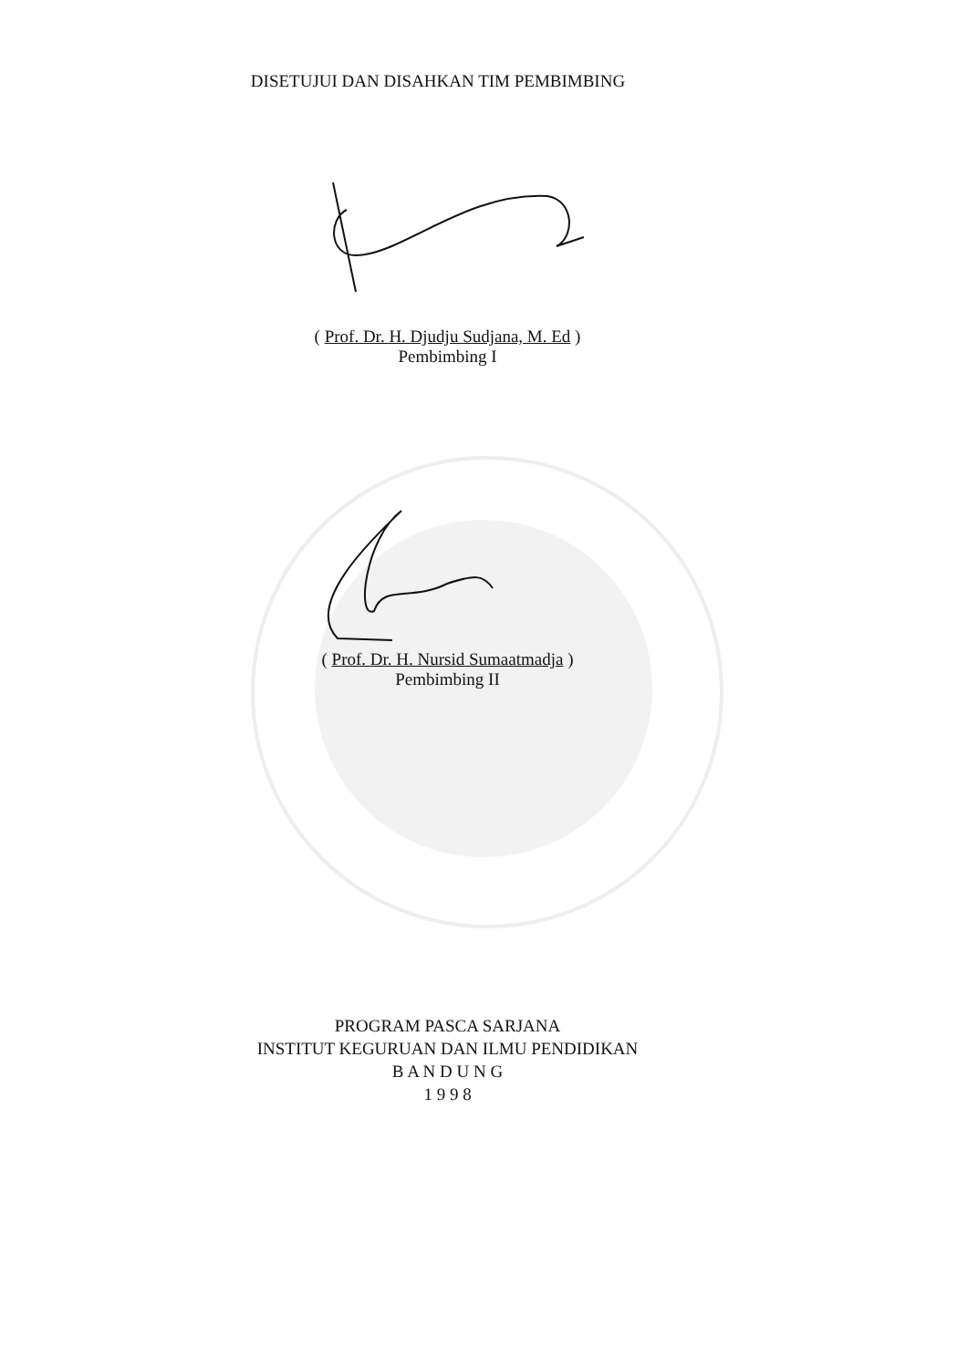DISETUJUI DAN DISAHKAN TIM PEMBIMBING
( Prof. Dr. H. Djudju Sudjana, M. Ed )
Pembimbing I
( Prof. Dr. H. Nursid Sumaatmadja )
Pembimbing II
PROGRAM PASCA SARJANA
INSTITUT KEGURUAN DAN ILMU PENDIDIKAN
B A N D U N G
1 9 9 8